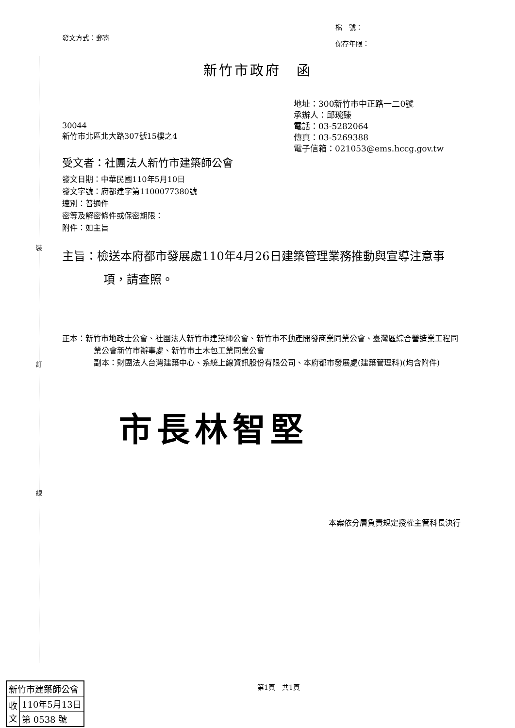裝
訂
線
發文方式：郵寄
檔　號：
保存年限：
新竹市政府　函
地址：300新竹市中正路一二0號
承辦人：邱琬臻
電話：03-5282064
傳真：03-5269388
電子信箱：021053@ems.hccg.gov.tw
30044
新竹市北區北大路307號15樓之4
受文者：社團法人新竹市建築師公會
發文日期：中華民國110年5月10日
發文字號：府都建字第1100077380號
速別：普通件
密等及解密條件或保密期限：
附件：如主旨
主旨：檢送本府都市發展處110年4月26日建築管理業務推動與宣導注意事項，請查照。
正本：新竹市地政士公會、社團法人新竹市建築師公會、新竹市不動產開發商業同業公會、臺灣區綜合營造業工程同業公會新竹市辦事處、新竹市土木包工業同業公會
副本：財團法人台灣建築中心、系統上線資訊股份有限公司、本府都市發展處(建築管理科)(均含附件)
市長林智堅
本案依分層負責規定授權主管科長決行
第1頁　共1頁
| 新竹市建築師公會 | |
| 收 文 | 110年5月13日 |
| | 第 0538 號 |